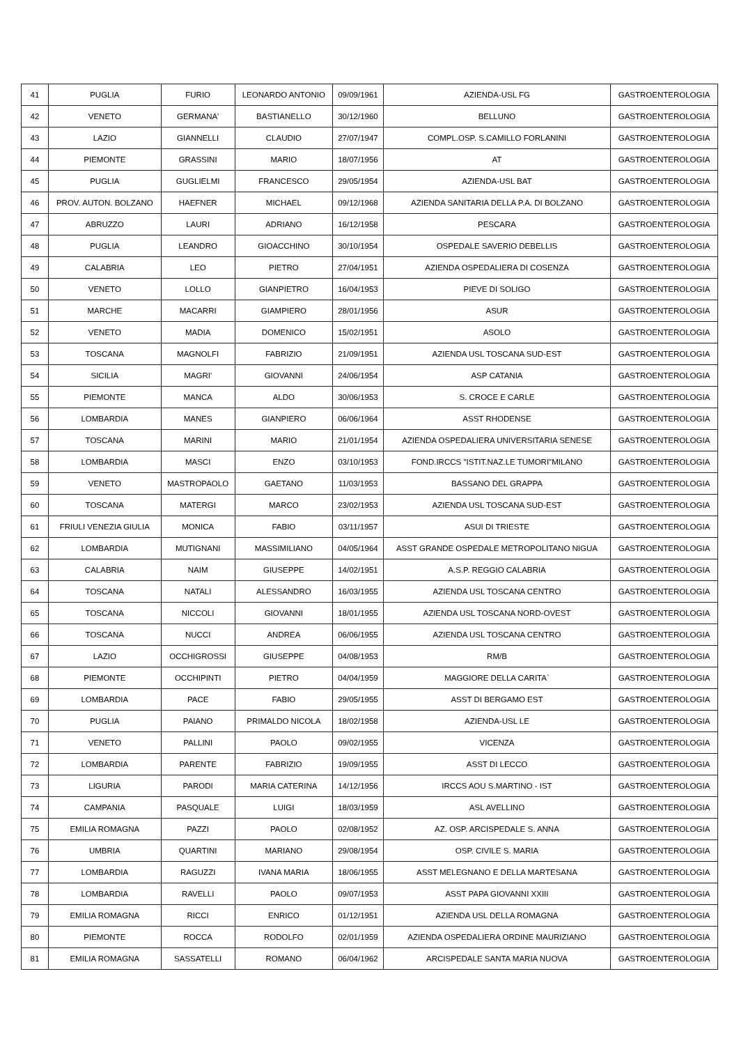| 41 | PUGLIA | FURIO | LEONARDO ANTONIO | 09/09/1961 | AZIENDA-USL FG | GASTROENTEROLOGIA |
| 42 | VENETO | GERMANA' | BASTIANELLO | 30/12/1960 | BELLUNO | GASTROENTEROLOGIA |
| 43 | LAZIO | GIANNELLI | CLAUDIO | 27/07/1947 | COMPL.OSP. S.CAMILLO FORLANINI | GASTROENTEROLOGIA |
| 44 | PIEMONTE | GRASSINI | MARIO | 18/07/1956 | AT | GASTROENTEROLOGIA |
| 45 | PUGLIA | GUGLIELMI | FRANCESCO | 29/05/1954 | AZIENDA-USL BAT | GASTROENTEROLOGIA |
| 46 | PROV. AUTON. BOLZANO | HAEFNER | MICHAEL | 09/12/1968 | AZIENDA SANITARIA DELLA P.A. DI BOLZANO | GASTROENTEROLOGIA |
| 47 | ABRUZZO | LAURI | ADRIANO | 16/12/1958 | PESCARA | GASTROENTEROLOGIA |
| 48 | PUGLIA | LEANDRO | GIOACCHINO | 30/10/1954 | OSPEDALE SAVERIO DEBELLIS | GASTROENTEROLOGIA |
| 49 | CALABRIA | LEO | PIETRO | 27/04/1951 | AZIENDA OSPEDALIERA DI COSENZA | GASTROENTEROLOGIA |
| 50 | VENETO | LOLLO | GIANPIETRO | 16/04/1953 | PIEVE DI SOLIGO | GASTROENTEROLOGIA |
| 51 | MARCHE | MACARRI | GIAMPIERO | 28/01/1956 | ASUR | GASTROENTEROLOGIA |
| 52 | VENETO | MADIA | DOMENICO | 15/02/1951 | ASOLO | GASTROENTEROLOGIA |
| 53 | TOSCANA | MAGNOLFI | FABRIZIO | 21/09/1951 | AZIENDA USL TOSCANA SUD-EST | GASTROENTEROLOGIA |
| 54 | SICILIA | MAGRI' | GIOVANNI | 24/06/1954 | ASP CATANIA | GASTROENTEROLOGIA |
| 55 | PIEMONTE | MANCA | ALDO | 30/06/1953 | S. CROCE E CARLE | GASTROENTEROLOGIA |
| 56 | LOMBARDIA | MANES | GIANPIERO | 06/06/1964 | ASST RHODENSE | GASTROENTEROLOGIA |
| 57 | TOSCANA | MARINI | MARIO | 21/01/1954 | AZIENDA OSPEDALIERA UNIVERSITARIA SENESE | GASTROENTEROLOGIA |
| 58 | LOMBARDIA | MASCI | ENZO | 03/10/1953 | FOND.IRCCS "ISTIT.NAZ.LE TUMORI"MILANO | GASTROENTEROLOGIA |
| 59 | VENETO | MASTROPAOLO | GAETANO | 11/03/1953 | BASSANO DEL GRAPPA | GASTROENTEROLOGIA |
| 60 | TOSCANA | MATERGI | MARCO | 23/02/1953 | AZIENDA USL TOSCANA SUD-EST | GASTROENTEROLOGIA |
| 61 | FRIULI VENEZIA GIULIA | MONICA | FABIO | 03/11/1957 | ASUI DI TRIESTE | GASTROENTEROLOGIA |
| 62 | LOMBARDIA | MUTIGNANI | MASSIMILIANO | 04/05/1964 | ASST GRANDE OSPEDALE METROPOLITANO NIGUA | GASTROENTEROLOGIA |
| 63 | CALABRIA | NAIM | GIUSEPPE | 14/02/1951 | A.S.P. REGGIO CALABRIA | GASTROENTEROLOGIA |
| 64 | TOSCANA | NATALI | ALESSANDRO | 16/03/1955 | AZIENDA USL TOSCANA CENTRO | GASTROENTEROLOGIA |
| 65 | TOSCANA | NICCOLI | GIOVANNI | 18/01/1955 | AZIENDA USL TOSCANA NORD-OVEST | GASTROENTEROLOGIA |
| 66 | TOSCANA | NUCCI | ANDREA | 06/06/1955 | AZIENDA USL TOSCANA CENTRO | GASTROENTEROLOGIA |
| 67 | LAZIO | OCCHIGROSSI | GIUSEPPE | 04/08/1953 | RM/B | GASTROENTEROLOGIA |
| 68 | PIEMONTE | OCCHIPINTI | PIETRO | 04/04/1959 | MAGGIORE DELLA CARITA` | GASTROENTEROLOGIA |
| 69 | LOMBARDIA | PACE | FABIO | 29/05/1955 | ASST DI BERGAMO EST | GASTROENTEROLOGIA |
| 70 | PUGLIA | PAIANO | PRIMALDO NICOLA | 18/02/1958 | AZIENDA-USL LE | GASTROENTEROLOGIA |
| 71 | VENETO | PALLINI | PAOLO | 09/02/1955 | VICENZA | GASTROENTEROLOGIA |
| 72 | LOMBARDIA | PARENTE | FABRIZIO | 19/09/1955 | ASST DI LECCO | GASTROENTEROLOGIA |
| 73 | LIGURIA | PARODI | MARIA CATERINA | 14/12/1956 | IRCCS AOU S.MARTINO - IST | GASTROENTEROLOGIA |
| 74 | CAMPANIA | PASQUALE | LUIGI | 18/03/1959 | ASL AVELLINO | GASTROENTEROLOGIA |
| 75 | EMILIA ROMAGNA | PAZZI | PAOLO | 02/08/1952 | AZ. OSP. ARCISPEDALE S. ANNA | GASTROENTEROLOGIA |
| 76 | UMBRIA | QUARTINI | MARIANO | 29/08/1954 | OSP. CIVILE S. MARIA | GASTROENTEROLOGIA |
| 77 | LOMBARDIA | RAGUZZI | IVANA MARIA | 18/06/1955 | ASST MELEGNANO E DELLA MARTESANA | GASTROENTEROLOGIA |
| 78 | LOMBARDIA | RAVELLI | PAOLO | 09/07/1953 | ASST PAPA GIOVANNI XXIII | GASTROENTEROLOGIA |
| 79 | EMILIA ROMAGNA | RICCI | ENRICO | 01/12/1951 | AZIENDA USL DELLA ROMAGNA | GASTROENTEROLOGIA |
| 80 | PIEMONTE | ROCCA | RODOLFO | 02/01/1959 | AZIENDA OSPEDALIERA ORDINE MAURIZIANO | GASTROENTEROLOGIA |
| 81 | EMILIA ROMAGNA | SASSATELLI | ROMANO | 06/04/1962 | ARCISPEDALE SANTA MARIA NUOVA | GASTROENTEROLOGIA |